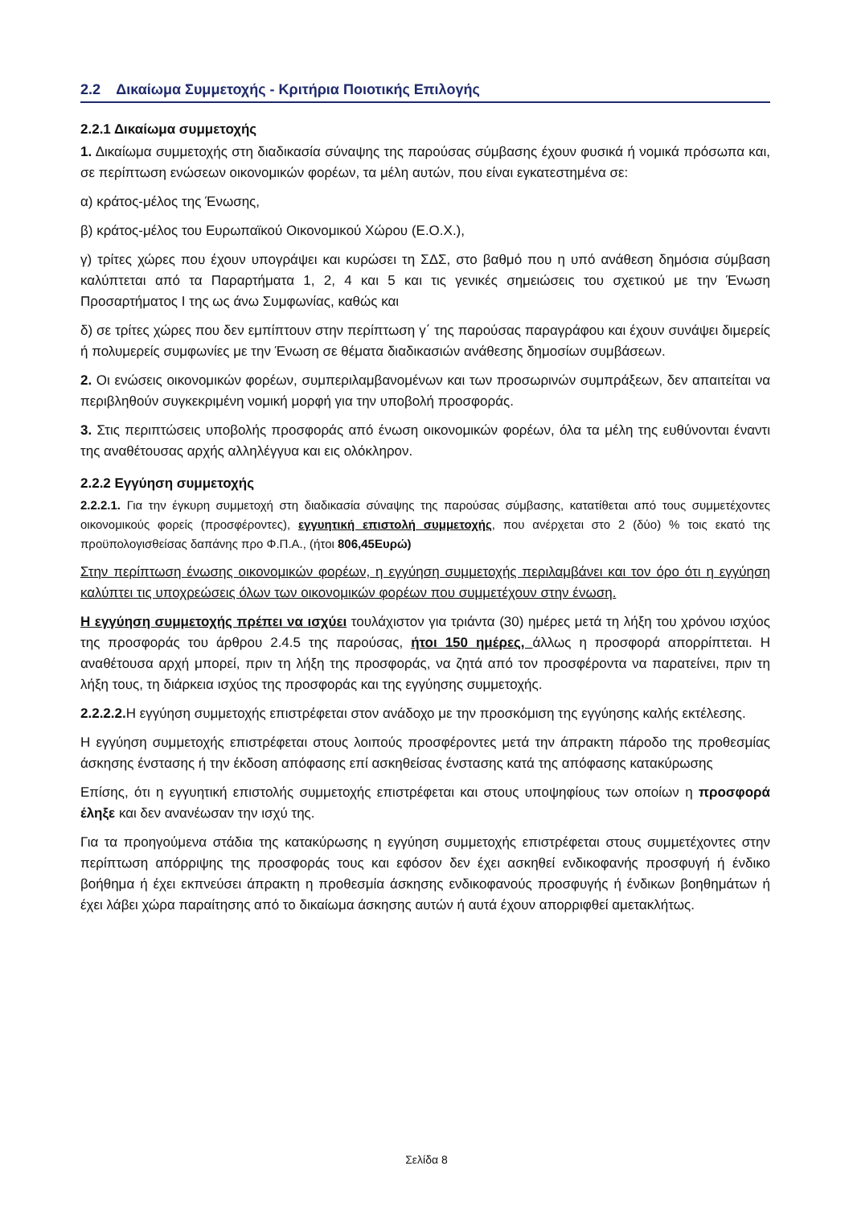2.2 Δικαίωμα Συμμετοχής - Κριτήρια Ποιοτικής Επιλογής
2.2.1 Δικαίωμα συμμετοχής
1. Δικαίωμα συμμετοχής στη διαδικασία σύναψης της παρούσας σύμβασης έχουν φυσικά ή νομικά πρόσωπα και, σε περίπτωση ενώσεων οικονομικών φορέων, τα μέλη αυτών, που είναι εγκατεστημένα σε:
α) κράτος-μέλος της Ένωσης,
β) κράτος-μέλος του Ευρωπαϊκού Οικονομικού Χώρου (Ε.Ο.Χ.),
γ) τρίτες χώρες που έχουν υπογράψει και κυρώσει τη ΣΔΣ, στο βαθμό που η υπό ανάθεση δημόσια σύμβαση καλύπτεται από τα Παραρτήματα 1, 2, 4 και 5 και τις γενικές σημειώσεις του σχετικού με την Ένωση Προσαρτήματος Ι της ως άνω Συμφωνίας, καθώς και
δ) σε τρίτες χώρες που δεν εμπίπτουν στην περίπτωση γ΄ της παρούσας παραγράφου και έχουν συνάψει διμερείς ή πολυμερείς συμφωνίες με την Ένωση σε θέματα διαδικασιών ανάθεσης δημοσίων συμβάσεων.
2. Οι ενώσεις οικονομικών φορέων, συμπεριλαμβανομένων και των προσωρινών συμπράξεων, δεν απαιτείται να περιβληθούν συγκεκριμένη νομική μορφή για την υποβολή προσφοράς.
3. Στις περιπτώσεις υποβολής προσφοράς από ένωση οικονομικών φορέων, όλα τα μέλη της ευθύνονται έναντι της αναθέτουσας αρχής αλληλέγγυα και εις ολόκληρον.
2.2.2 Εγγύηση συμμετοχής
2.2.2.1. Για την έγκυρη συμμετοχή στη διαδικασία σύναψης της παρούσας σύμβασης, κατατίθεται από τους συμμετέχοντες οικονομικούς φορείς (προσφέροντες), εγγυητική επιστολή συμμετοχής, που ανέρχεται στο 2 (δύο) % τοις εκατό της προϋπολογισθείσας δαπάνης προ Φ.Π.Α., (ήτοι 806,45Ευρώ)
Στην περίπτωση ένωσης οικονομικών φορέων, η εγγύηση συμμετοχής περιλαμβάνει και τον όρο ότι η εγγύηση καλύπτει τις υποχρεώσεις όλων των οικονομικών φορέων που συμμετέχουν στην ένωση.
Η εγγύηση συμμετοχής πρέπει να ισχύει τουλάχιστον για τριάντα (30) ημέρες μετά τη λήξη του χρόνου ισχύος της προσφοράς του άρθρου 2.4.5 της παρούσας, ήτοι 150 ημέρες, άλλως η προσφορά απορρίπτεται. Η αναθέτουσα αρχή μπορεί, πριν τη λήξη της προσφοράς, να ζητά από τον προσφέροντα να παρατείνει, πριν τη λήξη τους, τη διάρκεια ισχύος της προσφοράς και της εγγύησης συμμετοχής.
2.2.2.2. Η εγγύηση συμμετοχής επιστρέφεται στον ανάδοχο με την προσκόμιση της εγγύησης καλής εκτέλεσης.
Η εγγύηση συμμετοχής επιστρέφεται στους λοιπούς προσφέροντες μετά την άπρακτη πάροδο της προθεσμίας άσκησης ένστασης ή την έκδοση απόφασης επί ασκηθείσας ένστασης κατά της απόφασης κατακύρωσης
Επίσης, ότι η εγγυητική επιστολής συμμετοχής επιστρέφεται και στους υποψηφίους των οποίων η προσφορά έληξε και δεν ανανέωσαν την ισχύ της.
Για τα προηγούμενα στάδια της κατακύρωσης η εγγύηση συμμετοχής επιστρέφεται στους συμμετέχοντες στην περίπτωση απόρριψης της προσφοράς τους και εφόσον δεν έχει ασκηθεί ενδικοφανής προσφυγή ή ένδικο βοήθημα ή έχει εκπνεύσει άπρακτη η προθεσμία άσκησης ενδικοφανούς προσφυγής ή ένδικων βοηθημάτων ή έχει λάβει χώρα παραίτησης από το δικαίωμα άσκησης αυτών ή αυτά έχουν απορριφθεί αμετακλήτως.
Σελίδα 8